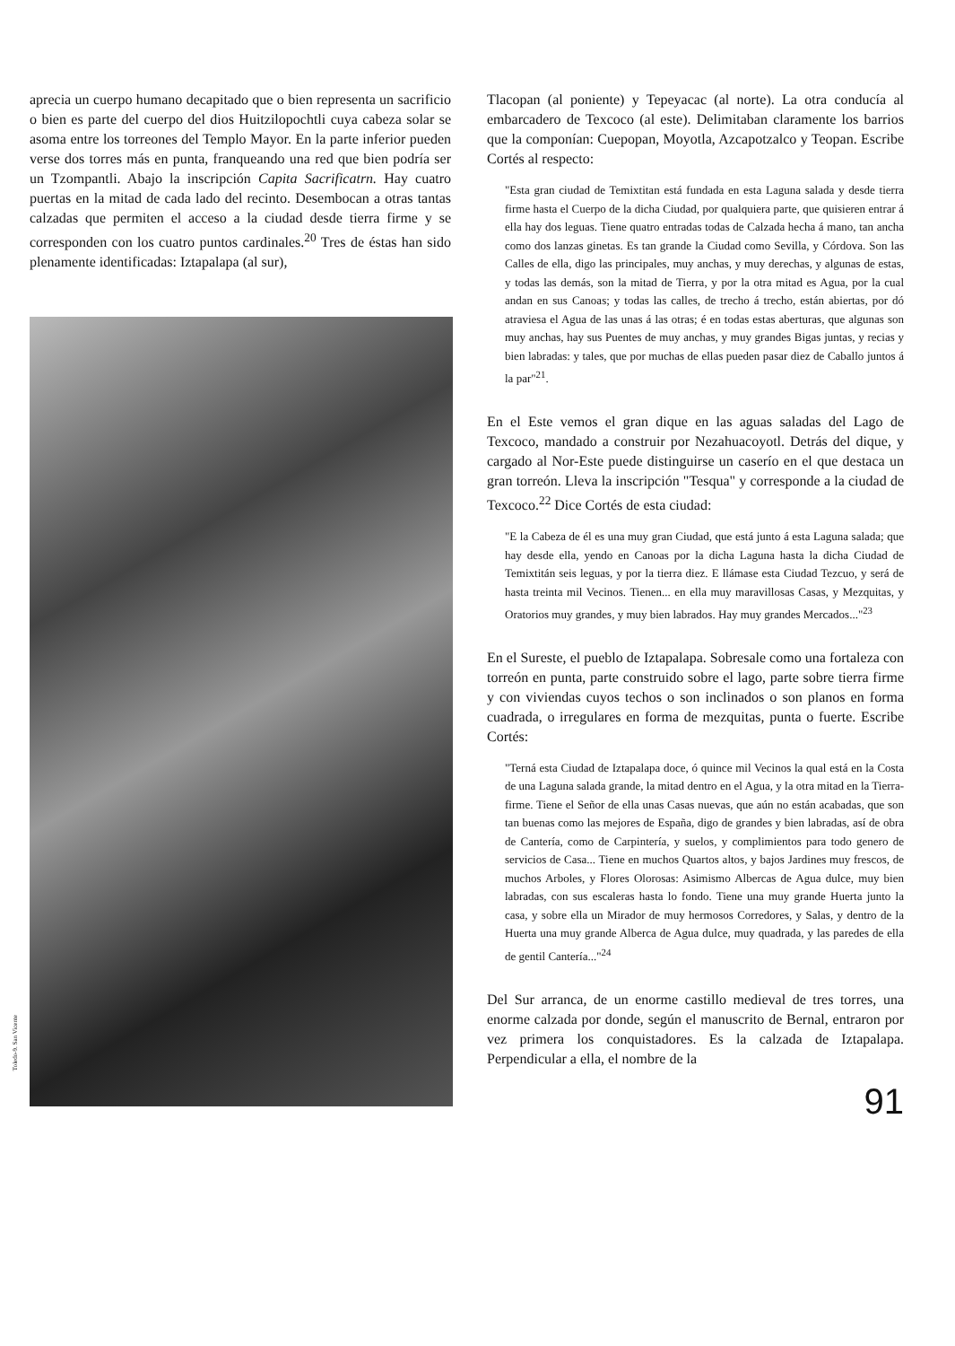aprecia un cuerpo humano decapitado que o bien representa un sacrificio o bien es parte del cuerpo del dios Huitzilopochtli cuya cabeza solar se asoma entre los torreones del Templo Mayor. En la parte inferior pueden verse dos torres más en punta, franqueando una red que bien podría ser un Tzompantli. Abajo la inscripción Capita Sacrificatrn. Hay cuatro puertas en la mitad de cada lado del recinto. Desembocan a otras tantas calzadas que permiten el acceso a la ciudad desde tierra firme y se corresponden con los cuatro puntos cardinales.<sup>20</sup> Tres de éstas han sido plenamente identificadas: Iztapalapa (al sur),
Toledo-9. San Vicente
Tlacopan (al poniente) y Tepeyacac (al norte). La otra conducía al embarcadero de Texcoco (al este). Delimitaban claramente los barrios que la componían: Cuepopan, Moyotla, Azcapotzalco y Teopan. Escribe Cortés al respecto:
"Esta gran ciudad de Temixtitan está fundada en esta Laguna salada y desde tierra firme hasta el Cuerpo de la dicha Ciudad, por qualquiera parte, que quisieren entrar á ella hay dos leguas. Tiene quatro entradas todas de Calzada hecha á mano, tan ancha como dos lanzas ginetas. Es tan grande la Ciudad como Sevilla, y Córdova. Son las Calles de ella, digo las principales, muy anchas, y muy derechas, y algunas de estas, y todas las demás, son la mitad de Tierra, y por la otra mitad es Agua, por la cual andan en sus Canoas; y todas las calles, de trecho á trecho, están abiertas, por dó atraviesa el Agua de las unas á las otras; é en todas estas aberturas, que algunas son muy anchas, hay sus Puentes de muy anchas, y muy grandes Bigas juntas, y recias y bien labradas: y tales, que por muchas de ellas pueden pasar diez de Caballo juntos á la par"<sup>21</sup>.
En el Este vemos el gran dique en las aguas saladas del Lago de Texcoco, mandado a construir por Nezahuacoyotl. Detrás del dique, y cargado al Nor-Este puede distinguirse un caserío en el que destaca un gran torreón. Lleva la inscripción "Tesqua" y corresponde a la ciudad de Texcoco.<sup>22</sup> Dice Cortés de esta ciudad:
"E la Cabeza de él es una muy gran Ciudad, que está junto á esta Laguna salada; que hay desde ella, yendo en Canoas por la dicha Laguna hasta la dicha Ciudad de Temixtitán seis leguas, y por la tierra diez. E llámase esta Ciudad Tezcuo, y será de hasta treinta mil Vecinos. Tienen... en ella muy maravillosas Casas, y Mezquitas, y Oratorios muy grandes, y muy bien labrados. Hay muy grandes Mercados..."<sup>23</sup>
En el Sureste, el pueblo de Iztapalapa. Sobresale como una fortaleza con torreón en punta, parte construido sobre el lago, parte sobre tierra firme y con viviendas cuyos techos o son inclinados o son planos en forma cuadrada, o irregulares en forma de mezquitas, punta o fuerte. Escribe Cortés:
"Terná esta Ciudad de Iztapalapa doce, ó quince mil Vecinos la qual está en la Costa de una Laguna salada grande, la mitad dentro en el Agua, y la otra mitad en la Tierra-firme. Tiene el Señor de ella unas Casas nuevas, que aún no están acabadas, que son tan buenas como las mejores de España, digo de grandes y bien labradas, así de obra de Cantería, como de Carpintería, y suelos, y complimientos para todo genero de servicios de Casa... Tiene en muchos Quartos altos, y bajos Jardines muy frescos, de muchos Arboles, y Flores Olorosas: Asimismo Albercas de Agua dulce, muy bien labradas, con sus escaleras hasta lo fondo. Tiene una muy grande Huerta junto la casa, y sobre ella un Mirador de muy hermosos Corredores, y Salas, y dentro de la Huerta una muy grande Alberca de Agua dulce, muy quadrada, y las paredes de ella de gentil Cantería..."<sup>24</sup>
Del Sur arranca, de un enorme castillo medieval de tres torres, una enorme calzada por donde, según el manuscrito de Bernal, entraron por vez primera los conquistadores. Es la calzada de Iztapalapa. Perpendicular a ella, el nombre de la
91